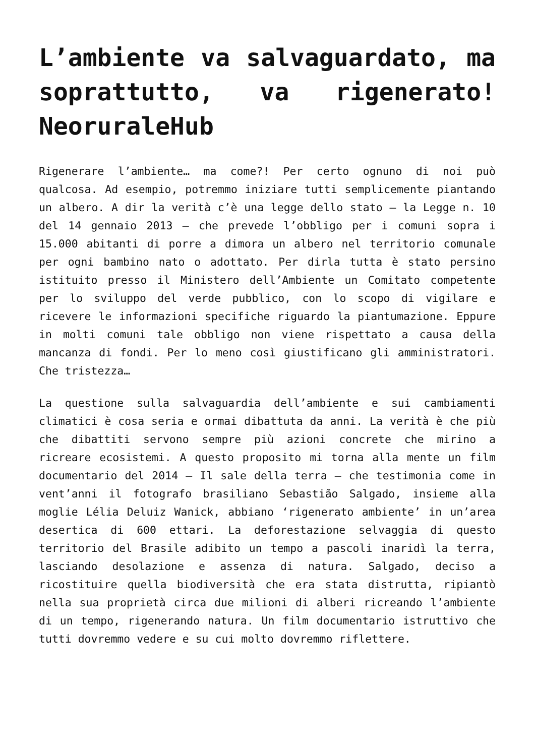L’ambiente va salvaguardato, ma soprattutto, va rigenerato! NeoruraleHub
Rigenerare l’ambiente… ma come?! Per certo ognuno di noi può qualcosa. Ad esempio, potremmo iniziare tutti semplicemente piantando un albero. A dir la verità c’è una legge dello stato – la Legge n. 10 del 14 gennaio 2013 – che prevede l’obbligo per i comuni sopra i 15.000 abitanti di porre a dimora un albero nel territorio comunale per ogni bambino nato o adottato. Per dirla tutta è stato persino istituito presso il Ministero dell’Ambiente un Comitato competente per lo sviluppo del verde pubblico, con lo scopo di vigilare e ricevere le informazioni specifiche riguardo la piantumazione. Eppure in molti comuni tale obbligo non viene rispettato a causa della mancanza di fondi. Per lo meno così giustificano gli amministratori. Che tristezza…
La questione sulla salvaguardia dell’ambiente e sui cambiamenti climatici è cosa seria e ormai dibattuta da anni. La verità è che più che dibattiti servono sempre più azioni concrete che mirino a ricreare ecosistemi. A questo proposito mi torna alla mente un film documentario del 2014 – Il sale della terra – che testimonia come in vent’anni il fotografo brasiliano Sebastião Salgado, insieme alla moglie Lélia Deluiz Wanick, abbiano ‘rigenerato ambiente’ in un’area desertica di 600 ettari. La deforestazione selvaggia di questo territorio del Brasile adibito un tempo a pascoli inaridì la terra, lasciando desolazione e assenza di natura. Salgado, deciso a ricostituire quella biodiversità che era stata distrutta, ripiantò nella sua proprietà circa due milioni di alberi ricreando l’ambiente di un tempo, rigenerando natura. Un film documentario istruttivo che tutti dovremmo vedere e su cui molto dovremmo riflettere.